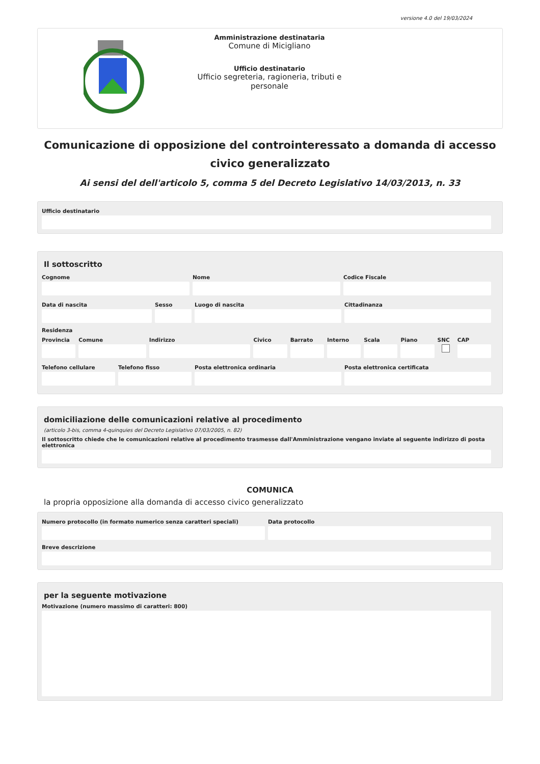versione 4.0 del 19/03/2024
Amministrazione destinataria
Comune di Micigliano
Ufficio destinatario
Ufficio segreteria, ragioneria, tributi e personale
Comunicazione di opposizione del controinteressato a domanda di accesso civico generalizzato
Ai sensi del dell'articolo 5, comma 5 del Decreto Legislativo 14/03/2013, n. 33
Ufficio destinatario
Il sottoscritto
Cognome Nome Codice Fiscale
Data di nascita Sesso Luogo di nascita Cittadinanza
Residenza
Provincia Comune Indirizzo Civico Barrato Interno Scala Piano SNC CAP
Telefono cellulare Telefono fisso Posta elettronica ordinaria Posta elettronica certificata
domiciliazione delle comunicazioni relative al procedimento
(articolo 3-bis, comma 4-quinquies del Decreto Legislativo 07/03/2005, n. 82)
Il sottoscritto chiede che le comunicazioni relative al procedimento trasmesse dall'Amministrazione vengano inviate al seguente indirizzo di posta elettronica
COMUNICA
la propria opposizione alla domanda di accesso civico generalizzato
Numero protocollo (in formato numerico senza caratteri speciali)
Data protocollo
Breve descrizione
per la seguente motivazione
Motivazione (numero massimo di caratteri: 800)